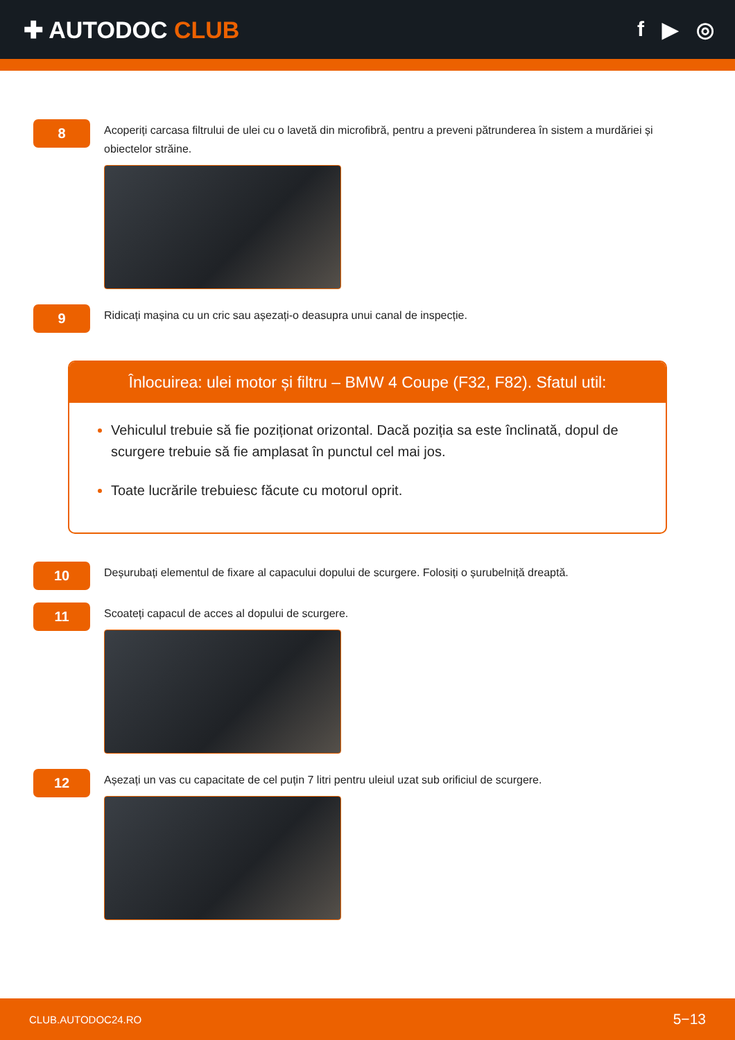✚ AUTODOC CLUB f ▶ ◎
8
Acoperiți carcasa filtrului de ulei cu o lavetă din microfibră, pentru a preveni pătrunderea în sistem a murdăriei și obiectelor străine.
9
Ridicați mașina cu un cric sau așezați-o deasupra unui canal de inspecție.
Înlocuirea: ulei motor și filtru – BMW 4 Coupe (F32, F82). Sfatul util:
Vehiculul trebuie să fie poziționat orizontal. Dacă poziția sa este înclinată, dopul de scurgere trebuie să fie amplasat în punctul cel mai jos.
Toate lucrările trebuiesc făcute cu motorul oprit.
10
Deșurubați elementul de fixare al capacului dopului de scurgere. Folosiți o șurubelniță dreaptă.
11
Scoateți capacul de acces al dopului de scurgere.
12
Așezați un vas cu capacitate de cel puțin 7 litri pentru uleiul uzat sub orificiul de scurgere.
CLUB.AUTODOC24.RO 5−13